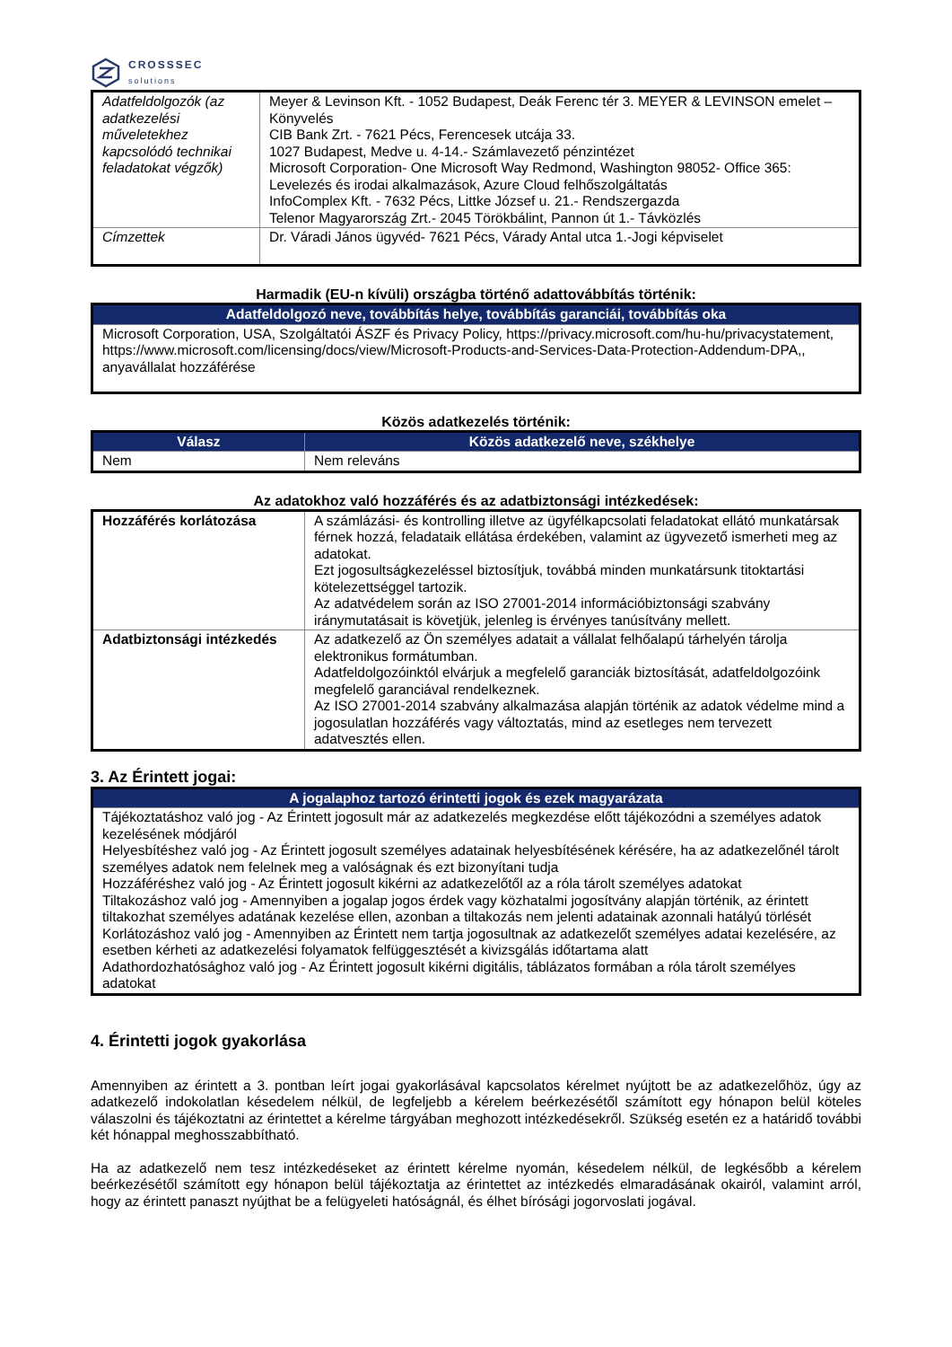CROSSSEC
solutions
| Adatfeldolgozók (az adatkezelési műveletekhez kapcsolódó technikai feladatokat végzők) | Meyer & Levinson Kft. - 1052 Budapest, Deák Ferenc tér 3. MEYER & LEVINSON emelet – Könyvelés CIB Bank Zrt. - 7621 Pécs, Ferencesek utcája 33. 1027 Budapest, Medve u. 4-14.- Számlavezető pénzintézet Microsoft Corporation- One Microsoft Way Redmond, Washington 98052- Office 365: Levelezés és irodai alkalmazások, Azure Cloud felhőszolgáltatás InfoComplex Kft. - 7632 Pécs, Littke József u. 21.- Rendszergazda Telenor Magyarország Zrt.- 2045 Törökbálint, Pannon út 1.- Távközlés |
| Címzettek | Dr. Váradi János ügyvéd- 7621 Pécs, Várady Antal utca 1.-Jogi képviselet |
Harmadik (EU-n kívüli) országba történő adattovábbítás történik:
| Adatfeldolgozó neve, továbbítás helye, továbbítás garanciái, továbbítás oka |
| --- |
| Microsoft Corporation, USA, Szolgáltatói ÁSZF és Privacy Policy, https://privacy.microsoft.com/hu-hu/privacystatement, https://www.microsoft.com/licensing/docs/view/Microsoft-Products-and-Services-Data-Protection-Addendum-DPA,, anyavállalat hozzáférése |
Közös adatkezelés történik:
| Válasz | Közös adatkezelő neve, székhelye |
| --- | --- |
| Nem | Nem releváns |
Az adatokhoz való hozzáférés és az adatbiztonsági intézkedések:
| Hozzáférés korlátozása | A számlázási- és kontrolling illetve az ügyfélkapcsolati feladatokat ellátó munkatársak férnek hozzá, feladataik ellátása érdekében, valamint az ügyvezető ismerheti meg az adatokat. Ezt jogosultságkezeléssel biztosítjuk, továbbá minden munkatársunk titoktartási kötelezettséggel tartozik. Az adatvédelem során az ISO 27001-2014 információbiztonsági szabvány iránymutatásait is követjük, jelenleg is érvényes tanúsítvány mellett. |
| Adatbiztonsági intézkedés | Az adatkezelő az Ön személyes adatait a vállalat felhőalapú tárhelyén tárolja elektronikus formátumban. Adatfeldolgozóinktól elvárjuk a megfelelő garanciák biztosítását, adatfeldolgozóink megfelelő garanciával rendelkeznek. Az ISO 27001-2014 szabvány alkalmazása alapján történik az adatok védelme mind a jogosulatlan hozzáférés vagy változtatás, mind az esetleges nem tervezett adatvesztés ellen. |
3. Az Érintett jogai:
| A jogalaphoz tartozó érintetti jogok és ezek magyarázata |
| --- |
| Tájékoztatáshoz való jog - Az Érintett jogosult már az adatkezelés megkezdése előtt tájékozódni a személyes adatok kezelésének módjáról Helyesbítéshez való jog - Az Érintett jogosult személyes adatainak helyesbítésének kérésére, ha az adatkezelőnél tárolt személyes adatok nem felelnek meg a valóságnak és ezt bizonyítani tudja Hozzáféréshez való jog - Az Érintett jogosult kikérni az adatkezelőtől az a róla tárolt személyes adatokat Tiltakozáshoz való jog - Amennyiben a jogalap jogos érdek vagy közhatalmi jogosítvány alapján történik, az érintett tiltakozhat személyes adatának kezelése ellen, azonban a tiltakozás nem jelenti adatainak azonnali hatályú törlését Korlátozáshoz való jog - Amennyiben az Érintett nem tartja jogosultnak az adatkezelőt személyes adatai kezelésére, az esetben kérheti az adatkezelési folyamatok felfüggesztését a kivizsgálás időtartama alatt Adathordozhatósághoz való jog - Az Érintett jogosult kikérni digitális, táblázatos formában a róla tárolt személyes adatokat |
4. Érintetti jogok gyakorlása
Amennyiben az érintett a 3. pontban leírt jogai gyakorlásával kapcsolatos kérelmet nyújtott be az adatkezelőhöz, úgy az adatkezelő indokolatlan késedelem nélkül, de legfeljebb a kérelem beérkezésétől számított egy hónapon belül köteles válaszolni és tájékoztatni az érintettet a kérelme tárgyában meghozott intézkedésekről. Szükség esetén ez a határidő további két hónappal meghosszabbítható.
Ha az adatkezelő nem tesz intézkedéseket az érintett kérelme nyomán, késedelem nélkül, de legkésőbb a kérelem beérkezésétől számított egy hónapon belül tájékoztatja az érintettet az intézkedés elmaradásának okairól, valamint arról, hogy az érintett panaszt nyújthat be a felügyeleti hatóságnál, és élhet bírósági jogorvoslati jogával.